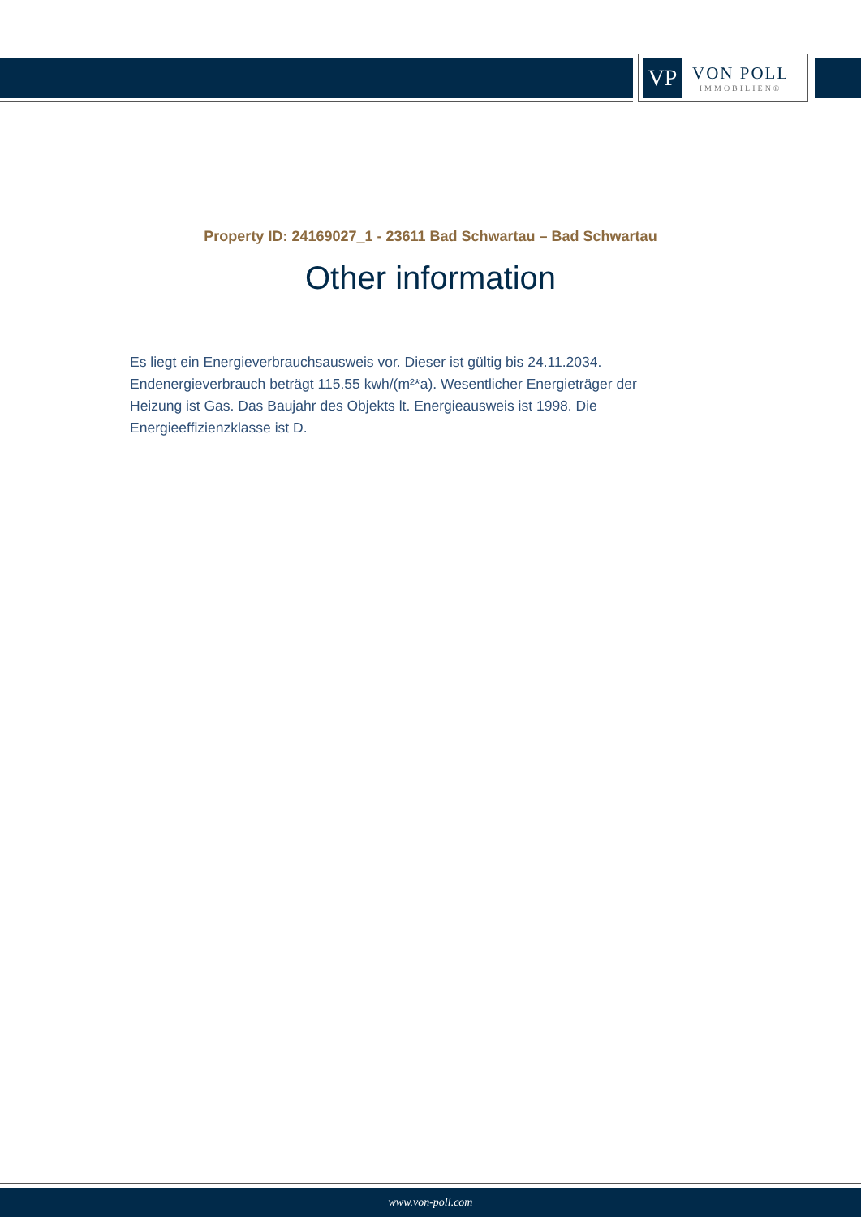VP
VON POLL
IMMOBILIEN®
Property ID: 24169027_1 - 23611 Bad Schwartau – Bad Schwartau
Other information
Es liegt ein Energieverbrauchsausweis vor. Dieser ist gültig bis 24.11.2034. Endenergieverbrauch beträgt 115.55 kwh/(m²*a). Wesentlicher Energieträger der Heizung ist Gas. Das Baujahr des Objekts lt. Energieausweis ist 1998. Die Energieeffizienzklasse ist D.
www.von-poll.com